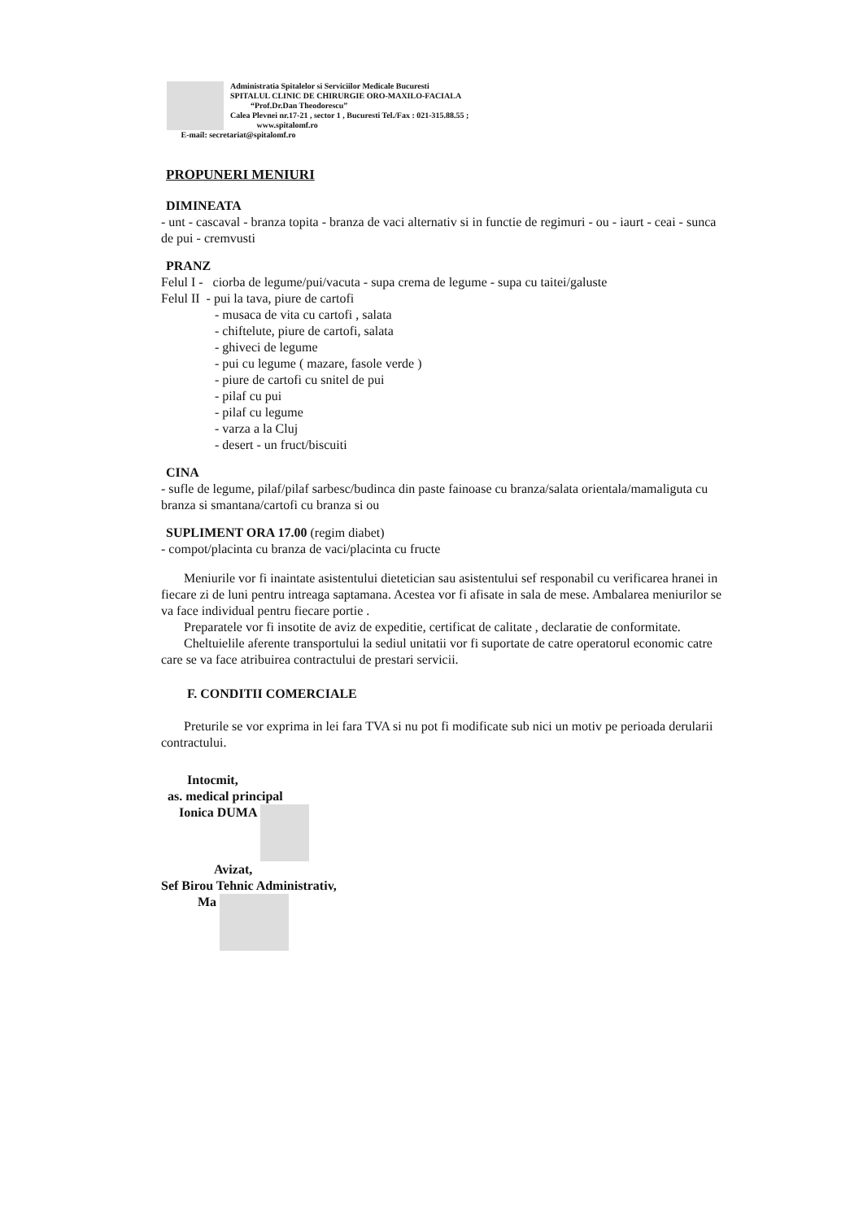Administratia Spitalelor si Serviciilor Medicale Bucuresti
SPITALUL CLINIC DE CHIRURGIE ORO-MAXILO-FACIALA
“Prof.Dr.Dan Theodorescu”
Calea Plevnei nr.17-21 , sector 1 , Bucuresti Tel./Fax : 021-315.88.55 ;
www.spitalomf.ro
E-mail: secretariat@spitalomf.ro
PROPUNERI MENIURI
DIMINEATA
- unt - cascaval - branza topita - branza de vaci alternativ si in functie de regimuri - ou - iaurt - ceai - sunca de pui - cremvusti
PRANZ
Felul I - ciorba de legume/pui/vacuta - supa crema de legume - supa cu taitei/galuste
Felul II - pui la tava, piure de cartofi
- musaca de vita cu cartofi , salata
- chiftelute, piure de cartofi, salata
- ghiveci de legume
- pui cu legume ( mazare, fasole verde )
- piure de cartofi cu snitel de pui
- pilaf cu pui
- pilaf cu legume
- varza a la Cluj
- desert - un fruct/biscuiti
CINA
- sufle de legume, pilaf/pilaf sarbesc/budinca din paste fainoase cu branza/salata orientala/mamaliguta cu branza si smantana/cartofi cu branza si ou
SUPLIMENT ORA 17.00 (regim diabet)
- compot/placinta cu branza de vaci/placinta cu fructe
Meniurile vor fi inaintate asistentului dietetician sau asistentului sef responabil cu verificarea hranei in fiecare zi de luni pentru intreaga saptamana. Acestea vor fi afisate in sala de mese. Ambalarea meniurilor se va face individual pentru fiecare portie .
Preparatele vor fi insotite de aviz de expeditie, certificat de calitate , declaratie de conformitate.
Cheltuielile aferente transportului la sediul unitatii vor fi suportate de catre operatorul economic catre care se va face atribuirea contractului de prestari servicii.
F. CONDITII COMERCIALE
Preturile se vor exprima in lei fara TVA si nu pot fi modificate sub nici un motiv pe perioada derularii contractului.
Intocmit,
as. medical principal
Ionica DUMA
Avizat,
Sef Birou Tehnic Administrativ,
Ma